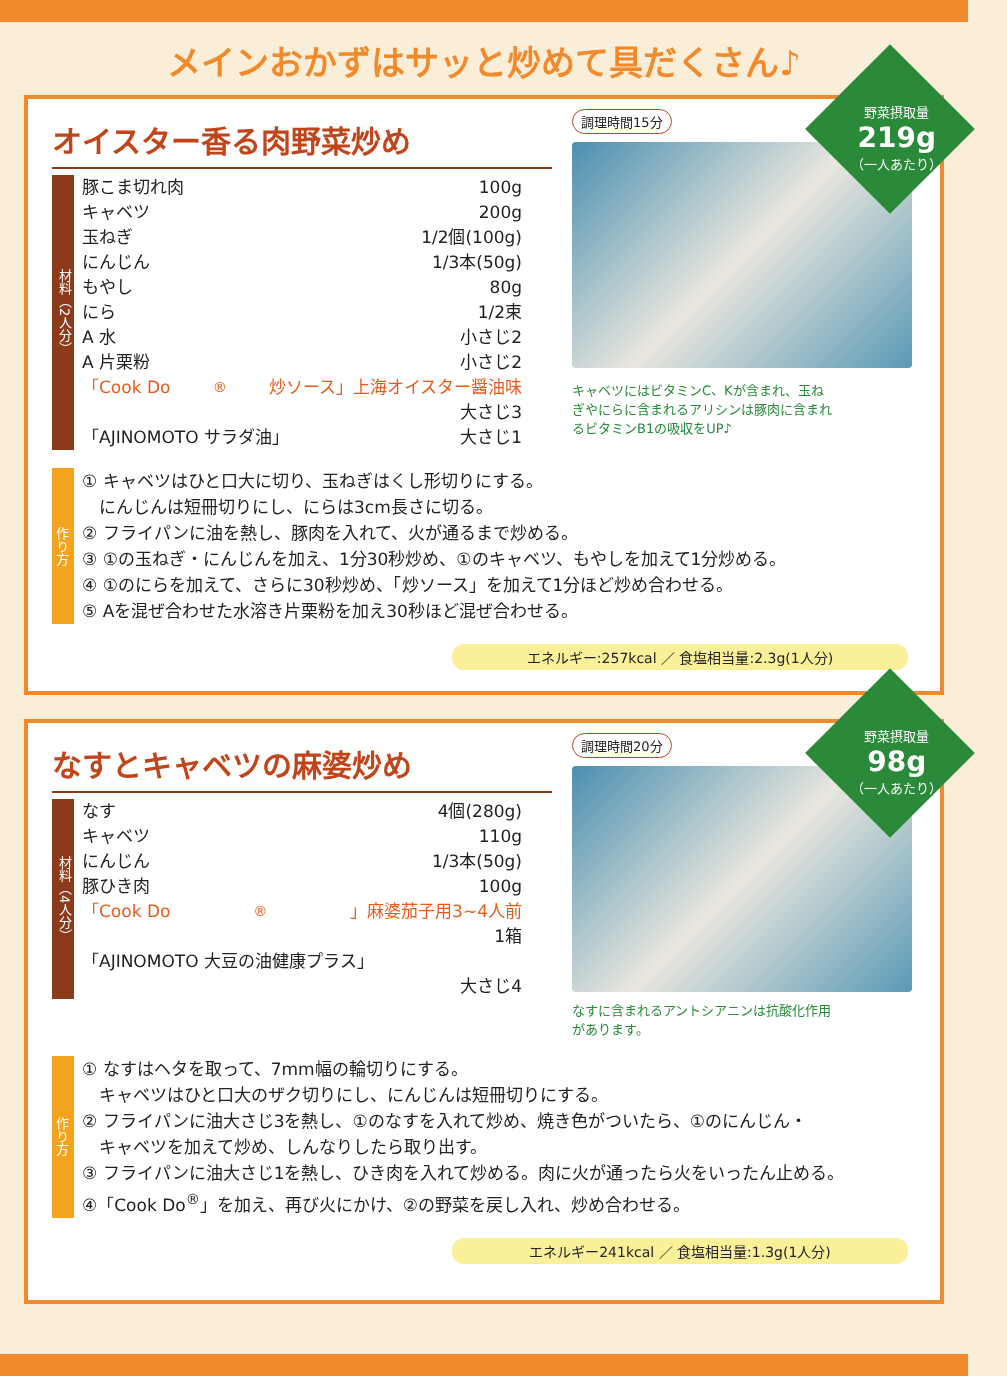メインおかずはサッと炒めて具だくさん♪
野菜摂取量
219g
（一人あたり）
オイスター香る肉野菜炒め
材料（2人分）
豚こま切れ肉 100g
キャベツ 200g
玉ねぎ 1/2個(100g)
にんじん 1/3本(50g)
もやし 80g
にら 1/2束
A 水 小さじ2
A 片栗粉 小さじ2
「Cook Do<sup>®</sup>炒ソース」上海オイスター醤油味
大さじ3
「AJINOMOTO サラダ油」 大さじ1
調理時間15分
キャベツにはビタミンC、Kが含まれ、玉ねぎやにらに含まれるアリシンは豚肉に含まれるビタミンB1の吸収をUP♪
作り方
① キャベツはひと口大に切り、玉ねぎはくし形切りにする。
　にんじんは短冊切りにし、にらは3cm長さに切る。
② フライパンに油を熱し、豚肉を入れて、火が通るまで炒める。
③ ①の玉ねぎ・にんじんを加え、1分30秒炒め、①のキャベツ、もやしを加えて1分炒める。
④ ①のにらを加えて、さらに30秒炒め、「炒ソース」を加えて1分ほど炒め合わせる。
⑤ Aを混ぜ合わせた水溶き片栗粉を加え30秒ほど混ぜ合わせる。
エネルギー:257kcal ／ 食塩相当量:2.3g(1人分)
野菜摂取量
98g
（一人あたり）
なすとキャベツの麻婆炒め
材料（4人分）
なす 4個(280g)
キャベツ 110g
にんじん 1/3本(50g)
豚ひき肉 100g
「Cook Do<sup>®</sup>」麻婆茄子用3~4人前
1箱
「AJINOMOTO 大豆の油健康プラス」
大さじ4
調理時間20分
なすに含まれるアントシアニンは抗酸化作用があります。
作り方
① なすはヘタを取って、7mm幅の輪切りにする。
　キャベツはひと口大のザク切りにし、にんじんは短冊切りにする。
② フライパンに油大さじ3を熱し、①のなすを入れて炒め、焼き色がついたら、①のにんじん・
　キャベツを加えて炒め、しんなりしたら取り出す。
③ フライパンに油大さじ1を熱し、ひき肉を入れて炒める。肉に火が通ったら火をいったん止める。
④「Cook Do<sup>®</sup>」を加え、再び火にかけ、②の野菜を戻し入れ、炒め合わせる。
エネルギー241kcal ／ 食塩相当量:1.3g(1人分)